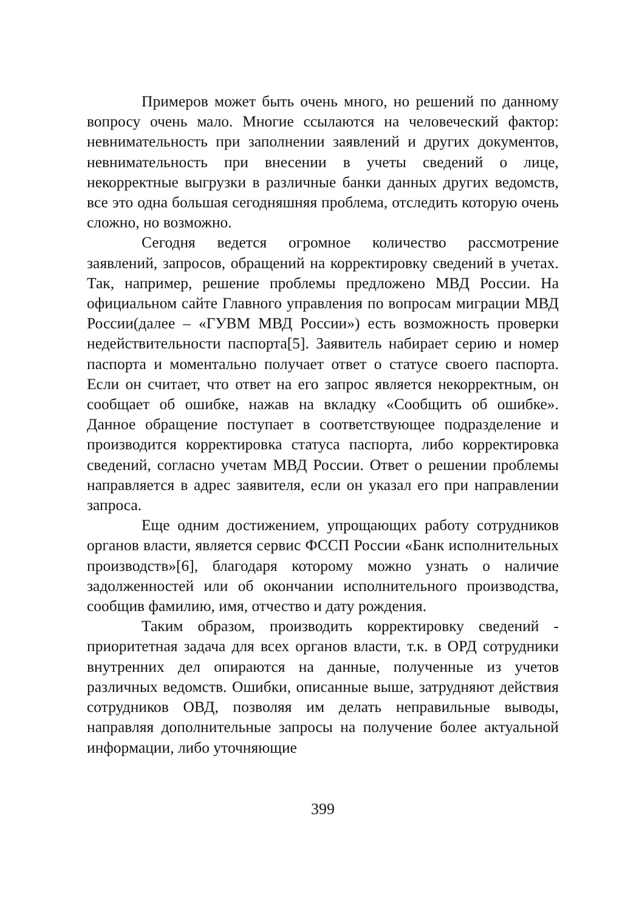Примеров может быть очень много, но решений по данному вопросу очень мало. Многие ссылаются на человеческий фактор: невнимательность при заполнении заявлений и других документов, невнимательность при внесении в учеты сведений о лице, некорректные выгрузки в различные банки данных других ведомств, все это одна большая сегодняшняя проблема, отследить которую очень сложно, но возможно.
Сегодня ведется огромное количество рассмотрение заявлений, запросов, обращений на корректировку сведений в учетах. Так, например, решение проблемы предложено МВД России. На официальном сайте Главного управления по вопросам миграции МВД России(далее – «ГУВМ МВД России») есть возможность проверки недействительности паспорта[5]. Заявитель набирает серию и номер паспорта и моментально получает ответ о статусе своего паспорта. Если он считает, что ответ на его запрос является некорректным, он сообщает об ошибке, нажав на вкладку «Сообщить об ошибке». Данное обращение поступает в соответствующее подразделение и производится корректировка статуса паспорта, либо корректировка сведений, согласно учетам МВД России. Ответ о решении проблемы направляется в адрес заявителя, если он указал его при направлении запроса.
Еще одним достижением, упрощающих работу сотрудников органов власти, является сервис ФССП России «Банк исполнительных производств»[6], благодаря которому можно узнать о наличие задолженностей или об окончании исполнительного производства, сообщив фамилию, имя, отчество и дату рождения.
Таким образом, производить корректировку сведений - приоритетная задача для всех органов власти, т.к. в ОРД сотрудники внутренних дел опираются на данные, полученные из учетов различных ведомств. Ошибки, описанные выше, затрудняют действия сотрудников ОВД, позволяя им делать неправильные выводы, направляя дополнительные запросы на получение более актуальной информации, либо уточняющие
399